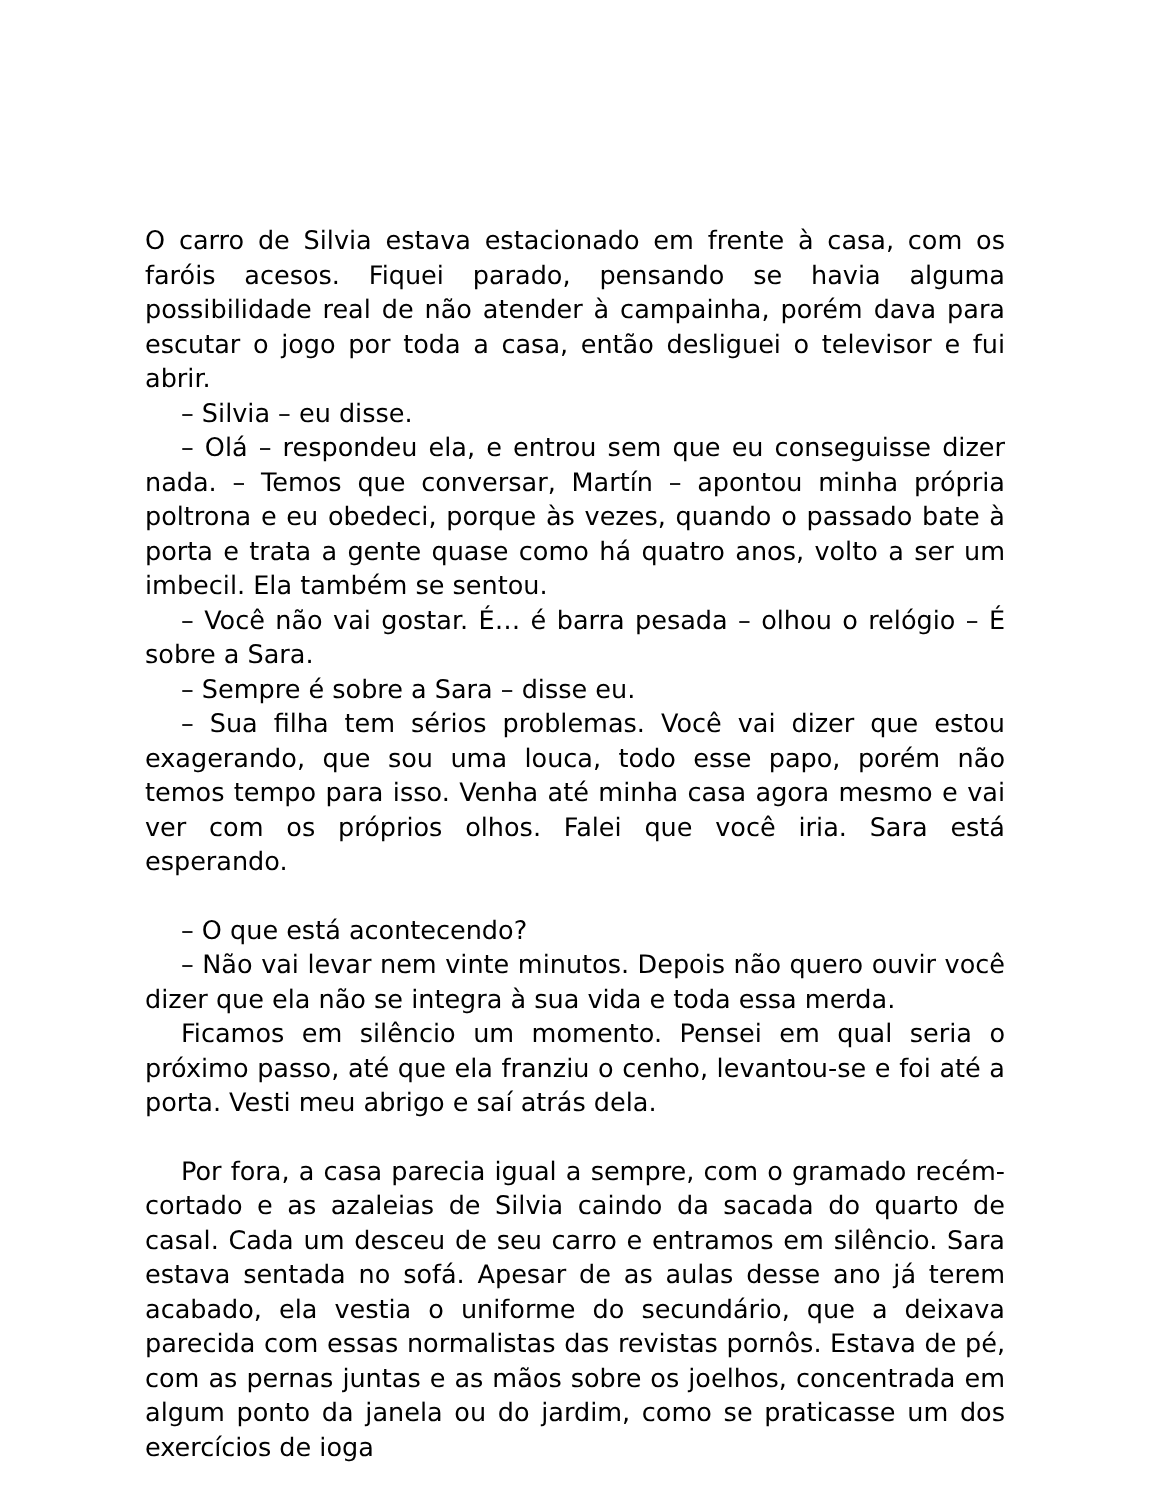O carro de Silvia estava estacionado em frente à casa, com os faróis acesos. Fiquei parado, pensando se havia alguma possibilidade real de não atender à campainha, porém dava para escutar o jogo por toda a casa, então desliguei o televisor e fui abrir.
– Silvia – eu disse.
– Olá – respondeu ela, e entrou sem que eu conseguisse dizer nada. – Temos que conversar, Martín – apontou minha própria poltrona e eu obedeci, porque às vezes, quando o passado bate à porta e trata a gente quase como há quatro anos, volto a ser um imbecil. Ela também se sentou.
– Você não vai gostar. É… é barra pesada – olhou o relógio – É sobre a Sara.
– Sempre é sobre a Sara – disse eu.
– Sua filha tem sérios problemas. Você vai dizer que estou exagerando, que sou uma louca, todo esse papo, porém não temos tempo para isso. Venha até minha casa agora mesmo e vai ver com os próprios olhos. Falei que você iria. Sara está esperando.
– O que está acontecendo?
– Não vai levar nem vinte minutos. Depois não quero ouvir você dizer que ela não se integra à sua vida e toda essa merda.
Ficamos em silêncio um momento. Pensei em qual seria o próximo passo, até que ela franziu o cenho, levantou-se e foi até a porta. Vesti meu abrigo e saí atrás dela.
Por fora, a casa parecia igual a sempre, com o gramado recém-cortado e as azaleias de Silvia caindo da sacada do quarto de casal. Cada um desceu de seu carro e entramos em silêncio. Sara estava sentada no sofá. Apesar de as aulas desse ano já terem acabado, ela vestia o uniforme do secundário, que a deixava parecida com essas normalistas das revistas pornôs. Estava de pé, com as pernas juntas e as mãos sobre os joelhos, concentrada em algum ponto da janela ou do jardim, como se praticasse um dos exercícios de ioga